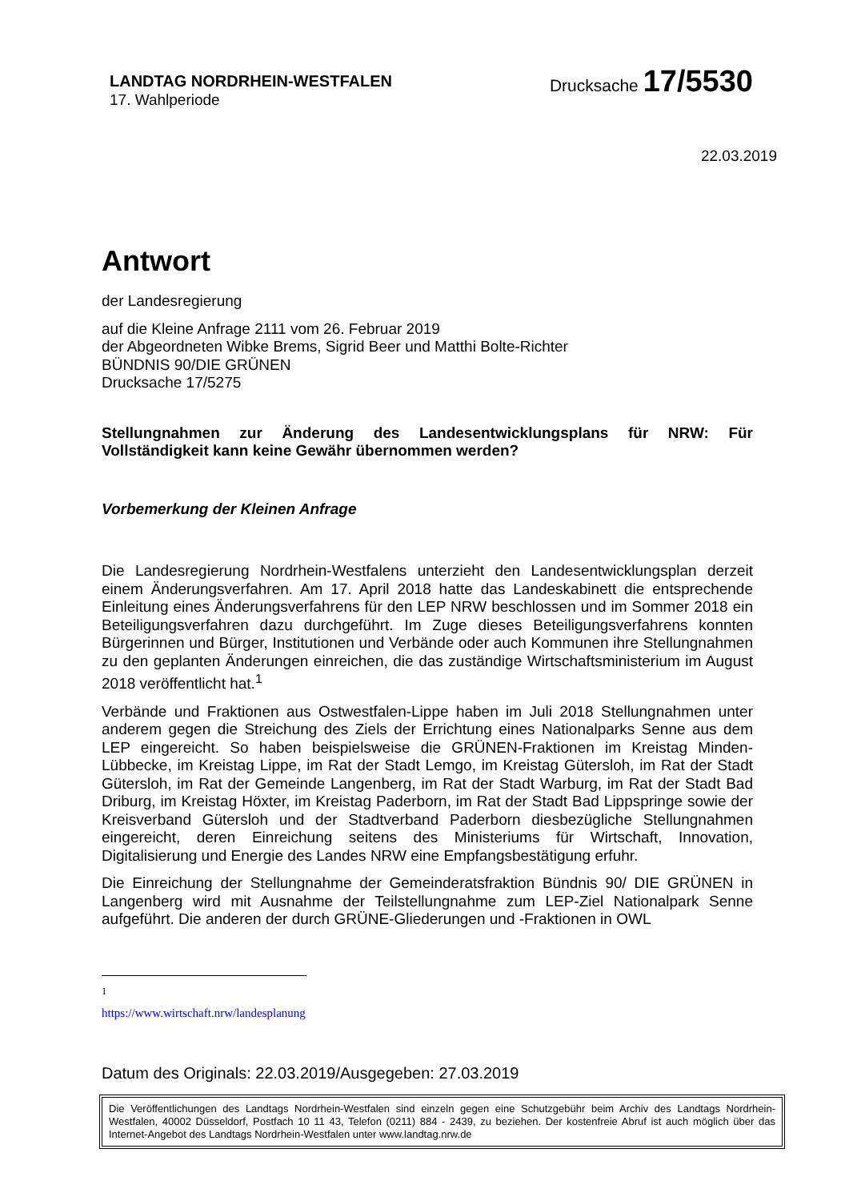LANDTAG NORDRHEIN-WESTFALEN
17. Wahlperiode
Drucksache 17/5530
22.03.2019
Antwort
der Landesregierung
auf die Kleine Anfrage 2111 vom 26. Februar 2019
der Abgeordneten Wibke Brems, Sigrid Beer und Matthi Bolte-Richter
BÜNDNIS 90/DIE GRÜNEN
Drucksache 17/5275
Stellungnahmen zur Änderung des Landesentwicklungsplans für NRW: Für Vollständigkeit kann keine Gewähr übernommen werden?
Vorbemerkung der Kleinen Anfrage
Die Landesregierung Nordrhein-Westfalens unterzieht den Landesentwicklungsplan derzeit einem Änderungsverfahren. Am 17. April 2018 hatte das Landeskabinett die entsprechende Einleitung eines Änderungsverfahrens für den LEP NRW beschlossen und im Sommer 2018 ein Beteiligungsverfahren dazu durchgeführt. Im Zuge dieses Beteiligungsverfahrens konnten Bürgerinnen und Bürger, Institutionen und Verbände oder auch Kommunen ihre Stellungnahmen zu den geplanten Änderungen einreichen, die das zuständige Wirtschaftsministerium im August 2018 veröffentlicht hat.<sup>1</sup>
Verbände und Fraktionen aus Ostwestfalen-Lippe haben im Juli 2018 Stellungnahmen unter anderem gegen die Streichung des Ziels der Errichtung eines Nationalparks Senne aus dem LEP eingereicht. So haben beispielsweise die GRÜNEN-Fraktionen im Kreistag Minden-Lübbecke, im Kreistag Lippe, im Rat der Stadt Lemgo, im Kreistag Gütersloh, im Rat der Stadt Gütersloh, im Rat der Gemeinde Langenberg, im Rat der Stadt Warburg, im Rat der Stadt Bad Driburg, im Kreistag Höxter, im Kreistag Paderborn, im Rat der Stadt Bad Lippspringe sowie der Kreisverband Gütersloh und der Stadtverband Paderborn diesbezügliche Stellungnahmen eingereicht, deren Einreichung seitens des Ministeriums für Wirtschaft, Innovation, Digitalisierung und Energie des Landes NRW eine Empfangsbestätigung erfuhr.
Die Einreichung der Stellungnahme der Gemeinderatsfraktion Bündnis 90/ DIE GRÜNEN in Langenberg wird mit Ausnahme der Teilstellungnahme zum LEP-Ziel Nationalpark Senne aufgeführt. Die anderen der durch GRÜNE-Gliederungen und -Fraktionen in OWL
<sup>1</sup> https://www.wirtschaft.nrw/landesplanung
Datum des Originals: 22.03.2019/Ausgegeben: 27.03.2019
Die Veröffentlichungen des Landtags Nordrhein-Westfalen sind einzeln gegen eine Schutzgebühr beim Archiv des Landtags Nordrhein-Westfalen, 40002 Düsseldorf, Postfach 10 11 43, Telefon (0211) 884 - 2439, zu beziehen. Der kostenfreie Abruf ist auch möglich über das Internet-Angebot des Landtags Nordrhein-Westfalen unter www.landtag.nrw.de